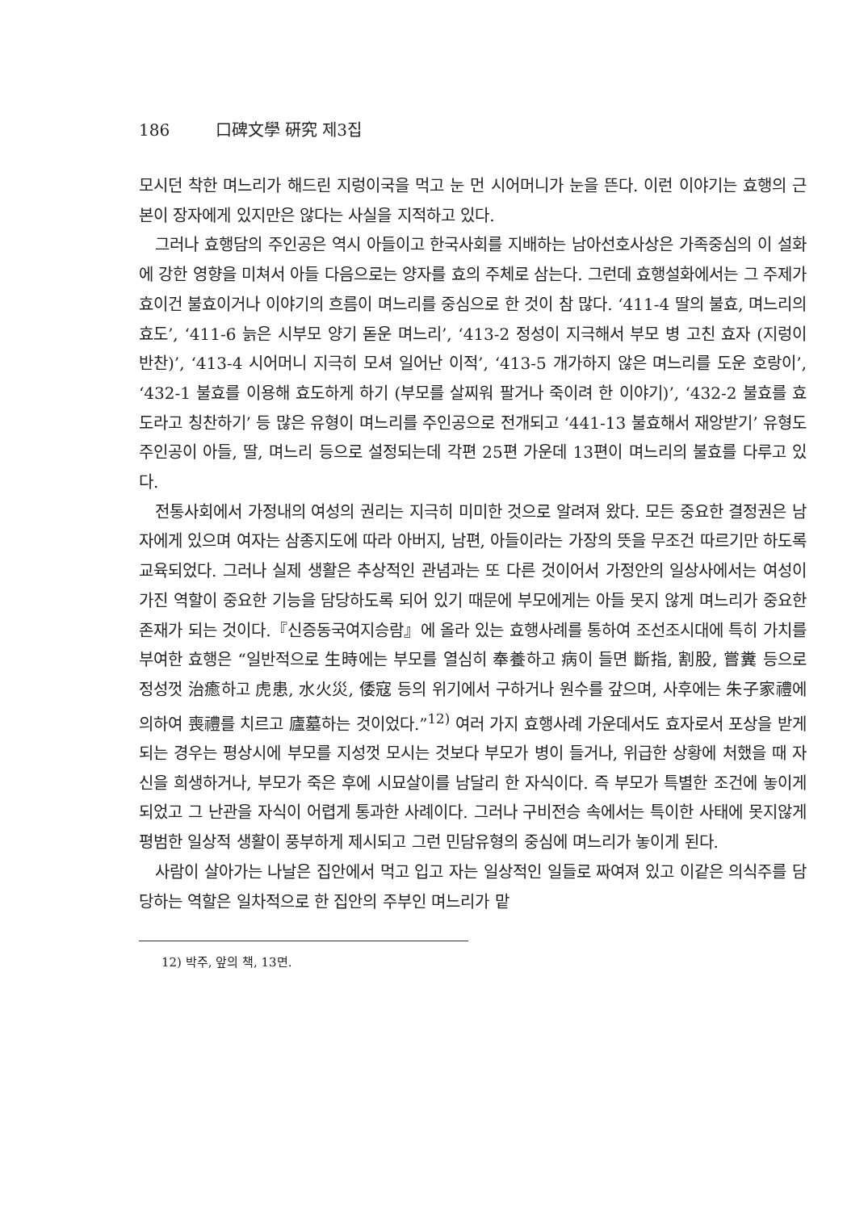186 口碑文學 硏究 제3집
모시던 착한 며느리가 해드린 지렁이국을 먹고 눈 먼 시어머니가 눈을 뜬다. 이런 이야기는 효행의 근본이 장자에게 있지만은 않다는 사실을 지적하고 있다.
그러나 효행담의 주인공은 역시 아들이고 한국사회를 지배하는 남아선호사상은 가족중심의 이 설화에 강한 영향을 미쳐서 아들 다음으로는 양자를 효의 주체로 삼는다. 그런데 효행설화에서는 그 주제가 효이건 불효이거나 이야기의 흐름이 며느리를 중심으로 한 것이 참 많다. ‘411-4 딸의 불효, 며느리의 효도’, ‘411-6 늙은 시부모 양기 돋운 며느리’, ‘413-2 정성이 지극해서 부모 병 고친 효자 (지렁이 반찬)’, ‘413-4 시어머니 지극히 모셔 일어난 이적’, ‘413-5 개가하지 않은 며느리를 도운 호랑이’, ‘432-1 불효를 이용해 효도하게 하기 (부모를 살찌워 팔거나 죽이려 한 이야기)’, ‘432-2 불효를 효도라고 칭찬하기’ 등 많은 유형이 며느리를 주인공으로 전개되고 ‘441-13 불효해서 재앙받기’ 유형도 주인공이 아들, 딸, 며느리 등으로 설정되는데 각편 25편 가운데 13편이 며느리의 불효를 다루고 있다.
전통사회에서 가정내의 여성의 권리는 지극히 미미한 것으로 알려져 왔다. 모든 중요한 결정권은 남자에게 있으며 여자는 삼종지도에 따라 아버지, 남편, 아들이라는 가장의 뜻을 무조건 따르기만 하도록 교육되었다. 그러나 실제 생활은 추상적인 관념과는 또 다른 것이어서 가정안의 일상사에서는 여성이 가진 역할이 중요한 기능을 담당하도록 되어 있기 때문에 부모에게는 아들 못지 않게 며느리가 중요한 존재가 되는 것이다.『신증동국여지승람』에 올라 있는 효행사례를 통하여 조선조시대에 특히 가치를 부여한 효행은 “일반적으로 生時에는 부모를 열심히 奉養하고 病이 들면 斷指, 割股, 嘗糞 등으로 정성껏 治癒하고 虎患, 水火災, 倭寇 등의 위기에서 구하거나 원수를 갚으며, 사후에는 朱子家禮에 의하여 喪禮를 치르고 廬墓하는 것이었다.”<sup>12)</sup> 여러 가지 효행사례 가운데서도 효자로서 포상을 받게되는 경우는 평상시에 부모를 지성껏 모시는 것보다 부모가 병이 들거나, 위급한 상황에 처했을 때 자신을 희생하거나, 부모가 죽은 후에 시묘살이를 남달리 한 자식이다. 즉 부모가 특별한 조건에 놓이게 되었고 그 난관을 자식이 어렵게 통과한 사례이다. 그러나 구비전승 속에서는 특이한 사태에 못지않게 평범한 일상적 생활이 풍부하게 제시되고 그런 민담유형의 중심에 며느리가 놓이게 된다.
사람이 살아가는 나날은 집안에서 먹고 입고 자는 일상적인 일들로 짜여져 있고 이같은 의식주를 담당하는 역할은 일차적으로 한 집안의 주부인 며느리가 맡
12) 박주, 앞의 책, 13면.